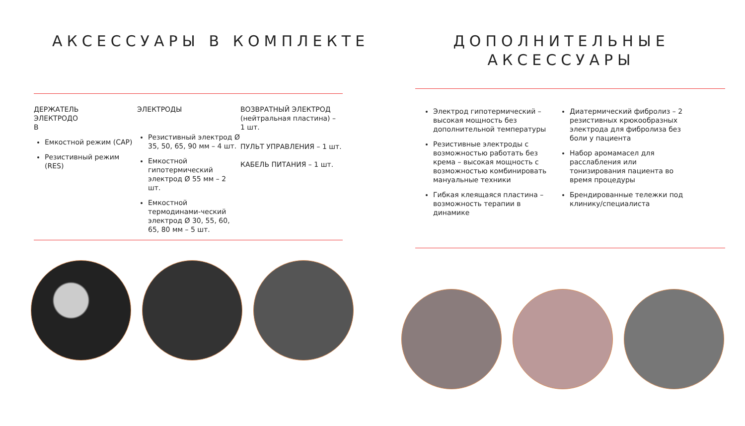АКСЕССУАРЫ В КОМПЛЕКТЕ
ДЕРЖАТЕЛЬ
ЭЛЕКТРОДО
В
Емкостной режим (CAP)
Резистивный режим (RES)
ЭЛЕКТРОДЫ
Резистивный электрод Ø 35, 50, 65, 90 мм – 4 шт.
Емкостной гипотермический электрод Ø 55 мм – 2 шт.
Емкостной термодинами-ческий электрод Ø 30, 55, 60, 65, 80 мм – 5 шт.
ВОЗВРАТНЫЙ ЭЛЕКТРОД (нейтральная пластина) – 1 шт.
ПУЛЬТ УПРАВЛЕНИЯ – 1 шт. КАБЕЛЬ ПИТАНИЯ – 1 шт.
ДОПОЛНИТЕЛЬНЫЕ
АКСЕССУАРЫ
Электрод гипотермический – высокая мощность без дополнительной температуры
Резистивные электроды с возможностью работать без крема – высокая мощность с возможностью комбинировать мануальные техники
Гибкая клеящаяся пластина – возможность терапии в динамике
Диатермический фибролиз – 2 резистивных крюкообразных электрода для фибролиза без боли у пациента
Набор аромамасел для расслабления или тонизирования пациента во время процедуры
Брендированные тележки под клинику/специалиста